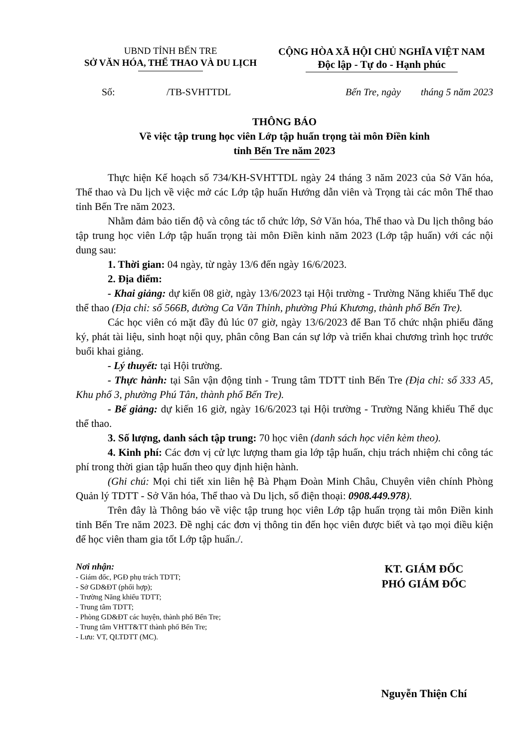UBND TỈNH BẾN TRE
SỞ VĂN HÓA, THỂ THAO VÀ DU LỊCH
CỘNG HÒA XÃ HỘI CHỦ NGHĨA VIỆT NAM
Độc lập - Tự do - Hạnh phúc
Số: /TB-SVHTTDL Bến Tre, ngày tháng 5 năm 2023
THÔNG BÁO
Về việc tập trung học viên Lớp tập huấn trọng tài môn Điền kinh
tỉnh Bến Tre năm 2023
Thực hiện Kế hoạch số 734/KH-SVHTTDL ngày 24 tháng 3 năm 2023 của Sở Văn hóa, Thể thao và Du lịch về việc mở các Lớp tập huấn Hướng dẫn viên và Trọng tài các môn Thể thao tỉnh Bến Tre năm 2023.
Nhằm đảm bảo tiến độ và công tác tổ chức lớp, Sở Văn hóa, Thể thao và Du lịch thông báo tập trung học viên Lớp tập huấn trọng tài môn Điền kinh năm 2023 (Lớp tập huấn) với các nội dung sau:
1. Thời gian: 04 ngày, từ ngày 13/6 đến ngày 16/6/2023.
2. Địa điểm:
- Khai giảng: dự kiến 08 giờ, ngày 13/6/2023 tại Hội trường - Trường Năng khiếu Thể dục thể thao (Địa chỉ: số 566B, đường Ca Văn Thỉnh, phường Phú Khương, thành phố Bến Tre).
Các học viên có mặt đầy đủ lúc 07 giờ, ngày 13/6/2023 để Ban Tổ chức nhận phiếu đăng ký, phát tài liệu, sinh hoạt nội quy, phân công Ban cán sự lớp và triển khai chương trình học trước buổi khai giảng.
- Lý thuyết: tại Hội trường.
- Thực hành: tại Sân vận động tỉnh - Trung tâm TDTT tỉnh Bến Tre (Địa chỉ: số 333 A5, Khu phố 3, phường Phú Tân, thành phố Bến Tre).
- Bế giảng: dự kiến 16 giờ, ngày 16/6/2023 tại Hội trường - Trường Năng khiếu Thể dục thể thao.
3. Số lượng, danh sách tập trung: 70 học viên (danh sách học viên kèm theo).
4. Kinh phí: Các đơn vị cử lực lượng tham gia lớp tập huấn, chịu trách nhiệm chi công tác phí trong thời gian tập huấn theo quy định hiện hành.
(Ghi chú: Mọi chi tiết xin liên hệ Bà Phạm Đoàn Minh Châu, Chuyên viên chính Phòng Quản lý TDTT - Sở Văn hóa, Thể thao và Du lịch, số điện thoại: 0908.449.978).
Trên đây là Thông báo về việc tập trung học viên Lớp tập huấn trọng tài môn Điền kinh tỉnh Bến Tre năm 2023. Đề nghị các đơn vị thông tin đến học viên được biết và tạo mọi điều kiện để học viên tham gia tốt Lớp tập huấn./.
Nơi nhận:
- Giám đốc, PGĐ phụ trách TDTT;
- Sở GD&ĐT (phối hợp);
- Trường Năng khiếu TDTT;
- Trung tâm TDTT;
- Phòng GD&ĐT các huyện, thành phố Bến Tre;
- Trung tâm VHTT&TT thành phố Bến Tre;
- Lưu: VT, QLTDTT (MC).
KT. GIÁM ĐỐC
PHÓ GIÁM ĐỐC
Nguyễn Thiện Chí